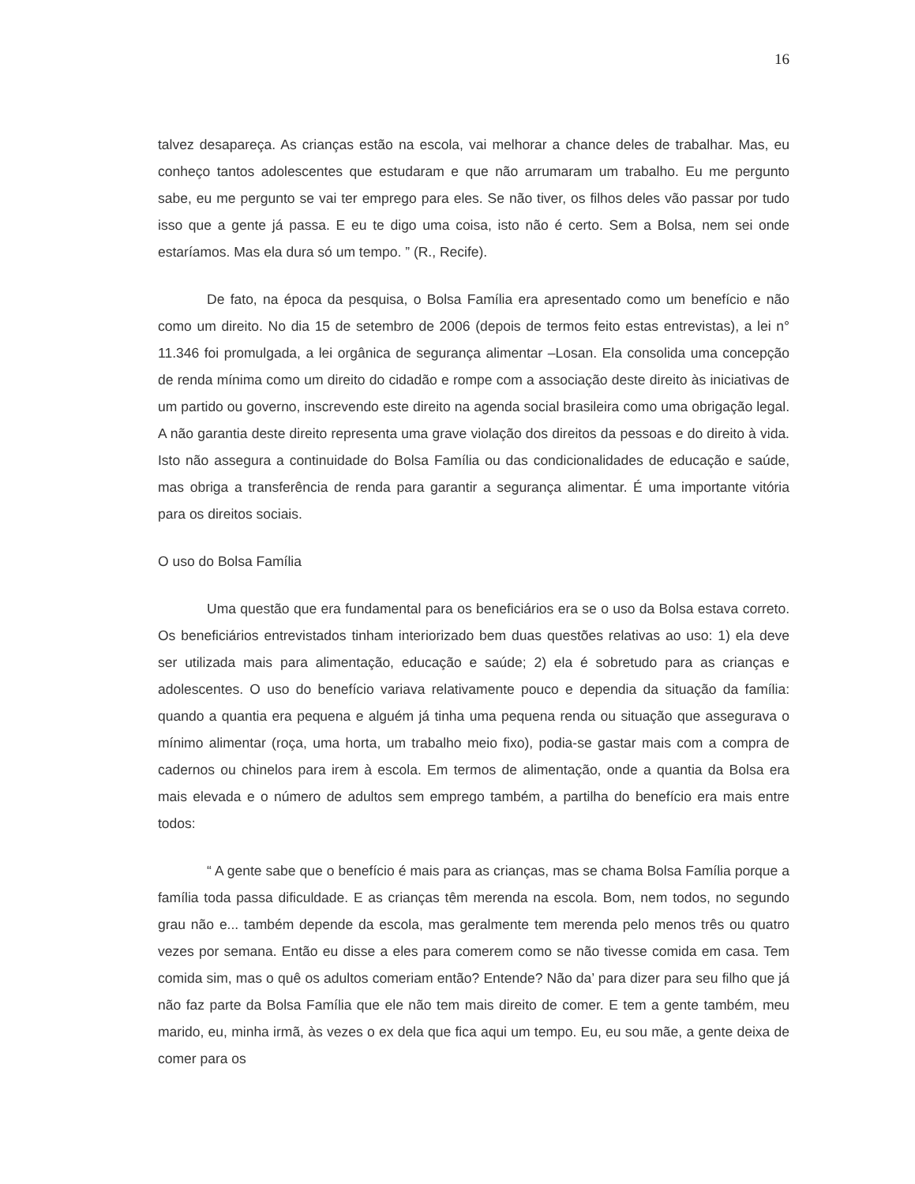16
talvez desapareça. As crianças estão na escola, vai melhorar a chance deles de trabalhar. Mas, eu conheço tantos adolescentes que estudaram e que não arrumaram um trabalho. Eu me pergunto sabe, eu me pergunto se vai ter emprego para eles. Se não tiver, os filhos deles vão passar por tudo isso que a gente já passa. E eu te digo uma coisa, isto não é certo. Sem a Bolsa, nem sei onde estaríamos. Mas ela dura só um tempo. ” (R., Recife).
De fato, na época da pesquisa, o Bolsa Família era apresentado como um benefício e não como um direito. No dia 15 de setembro de 2006 (depois de termos feito estas entrevistas), a lei n° 11.346 foi promulgada, a lei orgânica de segurança alimentar –Losan. Ela consolida uma concepção de renda mínima como um direito do cidadão e rompe com a associação deste direito às iniciativas de um partido ou governo, inscrevendo este direito na agenda social brasileira como uma obrigação legal. A não garantia deste direito representa uma grave violação dos direitos da pessoas e do direito à vida. Isto não assegura a continuidade do Bolsa Família ou das condicionalidades de educação e saúde, mas obriga a transferência de renda para garantir a segurança alimentar. É uma importante vitória para os direitos sociais.
O uso do Bolsa Família
Uma questão que era fundamental para os beneficiários era se o uso da Bolsa estava correto. Os beneficiários entrevistados tinham interiorizado bem duas questões relativas ao uso: 1) ela deve ser utilizada mais para alimentação, educação e saúde; 2) ela é sobretudo para as crianças e adolescentes. O uso do benefício variava relativamente pouco e dependia da situação da família: quando a quantia era pequena e alguém já tinha uma pequena renda ou situação que assegurava o mínimo alimentar (roça, uma horta, um trabalho meio fixo), podia-se gastar mais com a compra de cadernos ou chinelos para irem à escola. Em termos de alimentação, onde a quantia da Bolsa era mais elevada e o número de adultos sem emprego também, a partilha do benefício era mais entre todos:
“ A gente sabe que o benefício é mais para as crianças, mas se chama Bolsa Família porque a família toda passa dificuldade. E as crianças têm merenda na escola. Bom, nem todos, no segundo grau não e... também depende da escola, mas geralmente tem merenda pelo menos três ou quatro vezes por semana. Então eu disse a eles para comerem como se não tivesse comida em casa. Tem comida sim, mas o quê os adultos comeriam então? Entende? Não da’ para dizer para seu filho que já não faz parte da Bolsa Família que ele não tem mais direito de comer. E tem a gente também, meu marido, eu, minha irmã, às vezes o ex dela que fica aqui um tempo. Eu, eu sou mãe, a gente deixa de comer para os